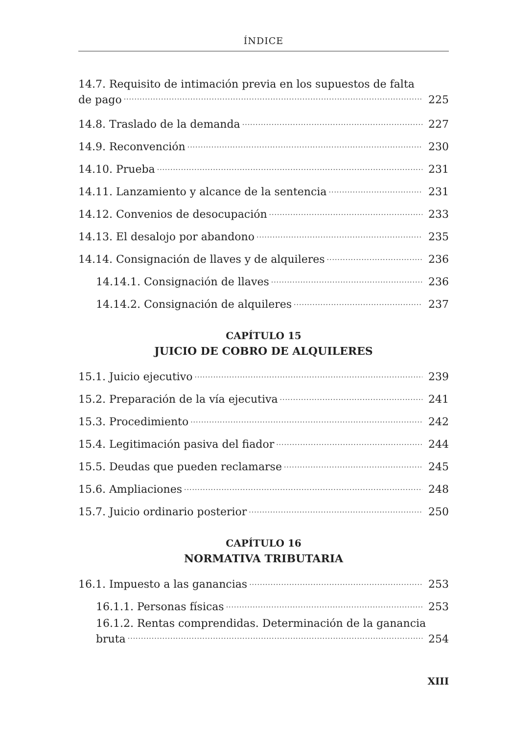ÍNDICE
14.7. Requisito de intimación previa en los supuestos de falta
de pago 225
14.8. Traslado de la demanda 227
14.9. Reconvención 230
14.10. Prueba 231
14.11. Lanzamiento y alcance de la sentencia 231
14.12. Convenios de desocupación 233
14.13. El desalojo por abandono 235
14.14. Consignación de llaves y de alquileres 236
14.14.1. Consignación de llaves 236
14.14.2. Consignación de alquileres 237
CAPÍTULO 15
JUICIO DE COBRO DE ALQUILERES
15.1. Juicio ejecutivo 239
15.2. Preparación de la vía ejecutiva 241
15.3. Procedimiento 242
15.4. Legitimación pasiva del fiador 244
15.5. Deudas que pueden reclamarse 245
15.6. Ampliaciones 248
15.7. Juicio ordinario posterior 250
CAPÍTULO 16
NORMATIVA TRIBUTARIA
16.1. Impuesto a las ganancias 253
16.1.1. Personas físicas 253
16.1.2. Rentas comprendidas. Determinación de la ganancia
bruta 254
XIII